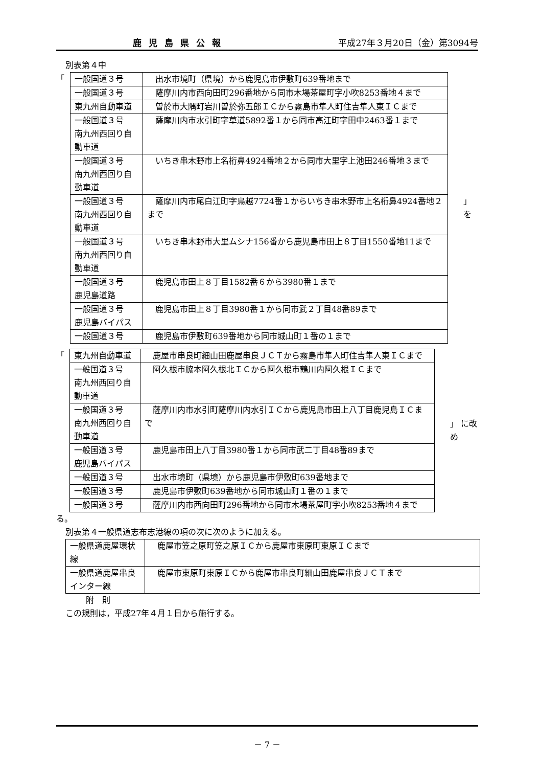鹿児島県公報 平成27年３月20日（金）第3094号
別表第４中
「
| 一般国道３号 | 出水市境町（県境）から鹿児島市伊敷町639番地まで |
| 一般国道３号 | 薩摩川内市西向田町296番地から同市木場茶屋町字小吹8253番地４まで |
| 東九州自動車道 | 曽於市大隅町岩川曽於弥五郎ＩＣから霧島市隼人町住吉隼人東ＩＣまで |
| 一般国道３号 南九州西回り自動車道 | 薩摩川内市水引町字草道5892番１から同市高江町字田中2463番１まで |
| 一般国道３号 南九州西回り自動車道 | いちき串木野市上名桁鼻4924番地２から同市大里字上池田246番地３まで |
| 一般国道３号 南九州西回り自動車道 | 薩摩川内市尾白江町字鳥越7724番１からいちき串木野市上名桁鼻4924番地２まで |
| 一般国道３号 南九州西回り自動車道 | いちき串木野市大里ムシナ156番から鹿児島市田上８丁目1550番地11まで |
| 一般国道３号 鹿児島道路 | 鹿児島市田上８丁目1582番６から3980番１まで |
| 一般国道３号 鹿児島バイパス | 鹿児島市田上８丁目3980番１から同市武２丁目48番89まで |
| 一般国道３号 | 鹿児島市伊敷町639番地から同市城山町１番の１まで |
」 を
「
| 東九州自動車道 | 鹿屋市串良町細山田鹿屋串良ＪＣＴから霧島市隼人町住吉隼人東ＩＣまで |
| 一般国道３号 南九州西回り自動車道 | 阿久根市脇本阿久根北ＩＣから阿久根市鶴川内阿久根ＩＣまで |
| 一般国道３号 南九州西回り自動車道 | 薩摩川内市水引町薩摩川内水引ＩＣから鹿児島市田上八丁目鹿児島ＩＣまで |
| 一般国道３号 鹿児島バイパス | 鹿児島市田上八丁目3980番１から同市武二丁目48番89まで |
| 一般国道３号 | 出水市境町（県境）から鹿児島市伊敷町639番地まで |
| 一般国道３号 | 鹿児島市伊敷町639番地から同市城山町１番の１まで |
| 一般国道３号 | 薩摩川内市西向田町296番地から同市木場茶屋町字小吹8253番地４まで |
」 に改め
る。
別表第４一般県道志布志港線の項の次に次のように加える。
| 一般県道鹿屋環状線 | 鹿屋市笠之原町笠之原ＩＣから鹿屋市東原町東原ＩＣまで |
| 一般県道鹿屋串良インター線 | 鹿屋市東原町東原ＩＣから鹿屋市串良町細山田鹿屋串良ＪＣＴまで |
附　則
この規則は，平成27年４月１日から施行する。
－ 7 －